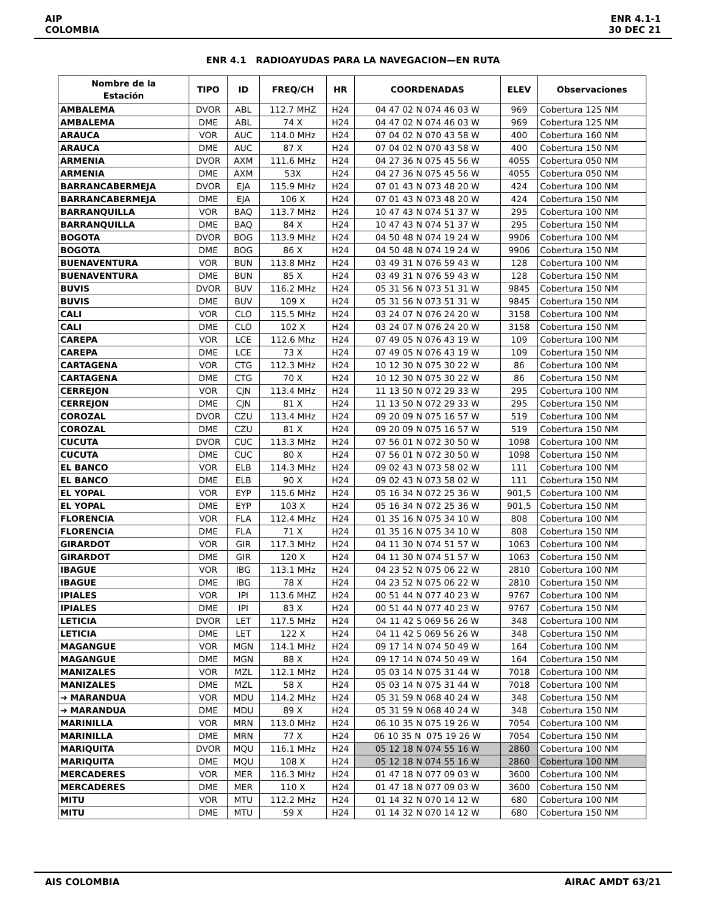AIP
COLOMBIA
ENR 4.1-1
30 DEC 21
ENR 4.1 RADIOAYUDAS PARA LA NAVEGACION—EN RUTA
| Nombre de la Estación | TIPO | ID | FREQ/CH | HR | COORDENADAS | ELEV | Observaciones |
| --- | --- | --- | --- | --- | --- | --- | --- |
| AMBALEMA | DVOR | ABL | 112.7 MHZ | H24 | 04 47 02 N 074 46 03 W | 969 | Cobertura 125 NM |
| AMBALEMA | DME | ABL | 74 X | H24 | 04 47 02 N 074 46 03 W | 969 | Cobertura 125 NM |
| ARAUCA | VOR | AUC | 114.0 MHz | H24 | 07 04 02 N 070 43 58 W | 400 | Cobertura 160 NM |
| ARAUCA | DME | AUC | 87 X | H24 | 07 04 02 N 070 43 58 W | 400 | Cobertura 150 NM |
| ARMENIA | DVOR | AXM | 111.6 MHz | H24 | 04 27 36 N 075 45 56 W | 4055 | Cobertura 050 NM |
| ARMENIA | DME | AXM | 53X | H24 | 04 27 36 N 075 45 56 W | 4055 | Cobertura 050 NM |
| BARRANCABERMEJA | DVOR | EJA | 115.9 MHz | H24 | 07 01 43 N 073 48 20 W | 424 | Cobertura 100 NM |
| BARRANCABERMEJA | DME | EJA | 106 X | H24 | 07 01 43 N 073 48 20 W | 424 | Cobertura 150 NM |
| BARRANQUILLA | VOR | BAQ | 113.7 MHz | H24 | 10 47 43 N 074 51 37 W | 295 | Cobertura 100 NM |
| BARRANQUILLA | DME | BAQ | 84 X | H24 | 10 47 43 N 074 51 37 W | 295 | Cobertura 150 NM |
| BOGOTA | DVOR | BOG | 113.9 MHz | H24 | 04 50 48 N 074 19 24 W | 9906 | Cobertura 100 NM |
| BOGOTA | DME | BOG | 86 X | H24 | 04 50 48 N 074 19 24 W | 9906 | Cobertura 150 NM |
| BUENAVENTURA | VOR | BUN | 113.8 MHz | H24 | 03 49 31 N 076 59 43 W | 128 | Cobertura 100 NM |
| BUENAVENTURA | DME | BUN | 85 X | H24 | 03 49 31 N 076 59 43 W | 128 | Cobertura 150 NM |
| BUVIS | DVOR | BUV | 116.2 MHz | H24 | 05 31 56 N 073 51 31 W | 9845 | Cobertura 150 NM |
| BUVIS | DME | BUV | 109 X | H24 | 05 31 56 N 073 51 31 W | 9845 | Cobertura 150 NM |
| CALI | VOR | CLO | 115.5 MHz | H24 | 03 24 07 N 076 24 20 W | 3158 | Cobertura 100 NM |
| CALI | DME | CLO | 102 X | H24 | 03 24 07 N 076 24 20 W | 3158 | Cobertura 150 NM |
| CAREPA | VOR | LCE | 112.6 Mhz | H24 | 07 49 05 N 076 43 19 W | 109 | Cobertura 100 NM |
| CAREPA | DME | LCE | 73 X | H24 | 07 49 05 N 076 43 19 W | 109 | Cobertura 150 NM |
| CARTAGENA | VOR | CTG | 112.3 MHz | H24 | 10 12 30 N 075 30 22 W | 86 | Cobertura 100 NM |
| CARTAGENA | DME | CTG | 70 X | H24 | 10 12 30 N 075 30 22 W | 86 | Cobertura 150 NM |
| CERREJON | VOR | CJN | 113.4 MHz | H24 | 11 13 50 N 072 29 33 W | 295 | Cobertura 100 NM |
| CERREJON | DME | CJN | 81 X | H24 | 11 13 50 N 072 29 33 W | 295 | Cobertura 150 NM |
| COROZAL | DVOR | CZU | 113.4 MHz | H24 | 09 20 09 N 075 16 57 W | 519 | Cobertura 100 NM |
| COROZAL | DME | CZU | 81 X | H24 | 09 20 09 N 075 16 57 W | 519 | Cobertura 150 NM |
| CUCUTA | DVOR | CUC | 113.3 MHz | H24 | 07 56 01 N 072 30 50 W | 1098 | Cobertura 100 NM |
| CUCUTA | DME | CUC | 80 X | H24 | 07 56 01 N 072 30 50 W | 1098 | Cobertura 150 NM |
| EL BANCO | VOR | ELB | 114.3 MHz | H24 | 09 02 43 N 073 58 02 W | 111 | Cobertura 100 NM |
| EL BANCO | DME | ELB | 90 X | H24 | 09 02 43 N 073 58 02 W | 111 | Cobertura 150 NM |
| EL YOPAL | VOR | EYP | 115.6 MHz | H24 | 05 16 34 N 072 25 36 W | 901,5 | Cobertura 100 NM |
| EL YOPAL | DME | EYP | 103 X | H24 | 05 16 34 N 072 25 36 W | 901,5 | Cobertura 150 NM |
| FLORENCIA | VOR | FLA | 112.4 MHz | H24 | 01 35 16 N 075 34 10 W | 808 | Cobertura 100 NM |
| FLORENCIA | DME | FLA | 71 X | H24 | 01 35 16 N 075 34 10 W | 808 | Cobertura 150 NM |
| GIRARDOT | VOR | GIR | 117.3 MHz | H24 | 04 11 30 N 074 51 57 W | 1063 | Cobertura 100 NM |
| GIRARDOT | DME | GIR | 120 X | H24 | 04 11 30 N 074 51 57 W | 1063 | Cobertura 150 NM |
| IBAGUE | VOR | IBG | 113.1 MHz | H24 | 04 23 52 N 075 06 22 W | 2810 | Cobertura 100 NM |
| IBAGUE | DME | IBG | 78 X | H24 | 04 23 52 N 075 06 22 W | 2810 | Cobertura 150 NM |
| IPIALES | VOR | IPI | 113.6 MHZ | H24 | 00 51 44 N 077 40 23 W | 9767 | Cobertura 100 NM |
| IPIALES | DME | IPI | 83 X | H24 | 00 51 44 N 077 40 23 W | 9767 | Cobertura 150 NM |
| LETICIA | DVOR | LET | 117.5 MHz | H24 | 04 11 42 S 069 56 26 W | 348 | Cobertura 100 NM |
| LETICIA | DME | LET | 122 X | H24 | 04 11 42 S 069 56 26 W | 348 | Cobertura 150 NM |
| MAGANGUE | VOR | MGN | 114.1 MHz | H24 | 09 17 14 N 074 50 49 W | 164 | Cobertura 100 NM |
| MAGANGUE | DME | MGN | 88 X | H24 | 09 17 14 N 074 50 49 W | 164 | Cobertura 150 NM |
| MANIZALES | VOR | MZL | 112.1 MHz | H24 | 05 03 14 N 075 31 44 W | 7018 | Cobertura 100 NM |
| MANIZALES | DME | MZL | 58 X | H24 | 05 03 14 N 075 31 44 W | 7018 | Cobertura 100 NM |
| ➔ MARANDUA | VOR | MDU | 114.2 MHz | H24 | 05 31 59 N 068 40 24 W | 348 | Cobertura 150 NM |
| ➔ MARANDUA | DME | MDU | 89 X | H24 | 05 31 59 N 068 40 24 W | 348 | Cobertura 150 NM |
| MARINILLA | VOR | MRN | 113.0 MHz | H24 | 06 10 35 N 075 19 26 W | 7054 | Cobertura 100 NM |
| MARINILLA | DME | MRN | 77 X | H24 | 06 10 35 N 075 19 26 W | 7054 | Cobertura 150 NM |
| MARIQUITA | DVOR | MQU | 116.1 MHz | H24 | 05 12 18 N 074 55 16 W | 2860 | Cobertura 100 NM |
| MARIQUITA | DME | MQU | 108 X | H24 | 05 12 18 N 074 55 16 W | 2860 | Cobertura 100 NM |
| MERCADERES | VOR | MER | 116.3 MHz | H24 | 01 47 18 N 077 09 03 W | 3600 | Cobertura 100 NM |
| MERCADERES | DME | MER | 110 X | H24 | 01 47 18 N 077 09 03 W | 3600 | Cobertura 150 NM |
| MITU | VOR | MTU | 112.2 MHz | H24 | 01 14 32 N 070 14 12 W | 680 | Cobertura 100 NM |
| MITU | DME | MTU | 59 X | H24 | 01 14 32 N 070 14 12 W | 680 | Cobertura 150 NM |
AIS COLOMBIA AIRAC AMDT 63/21